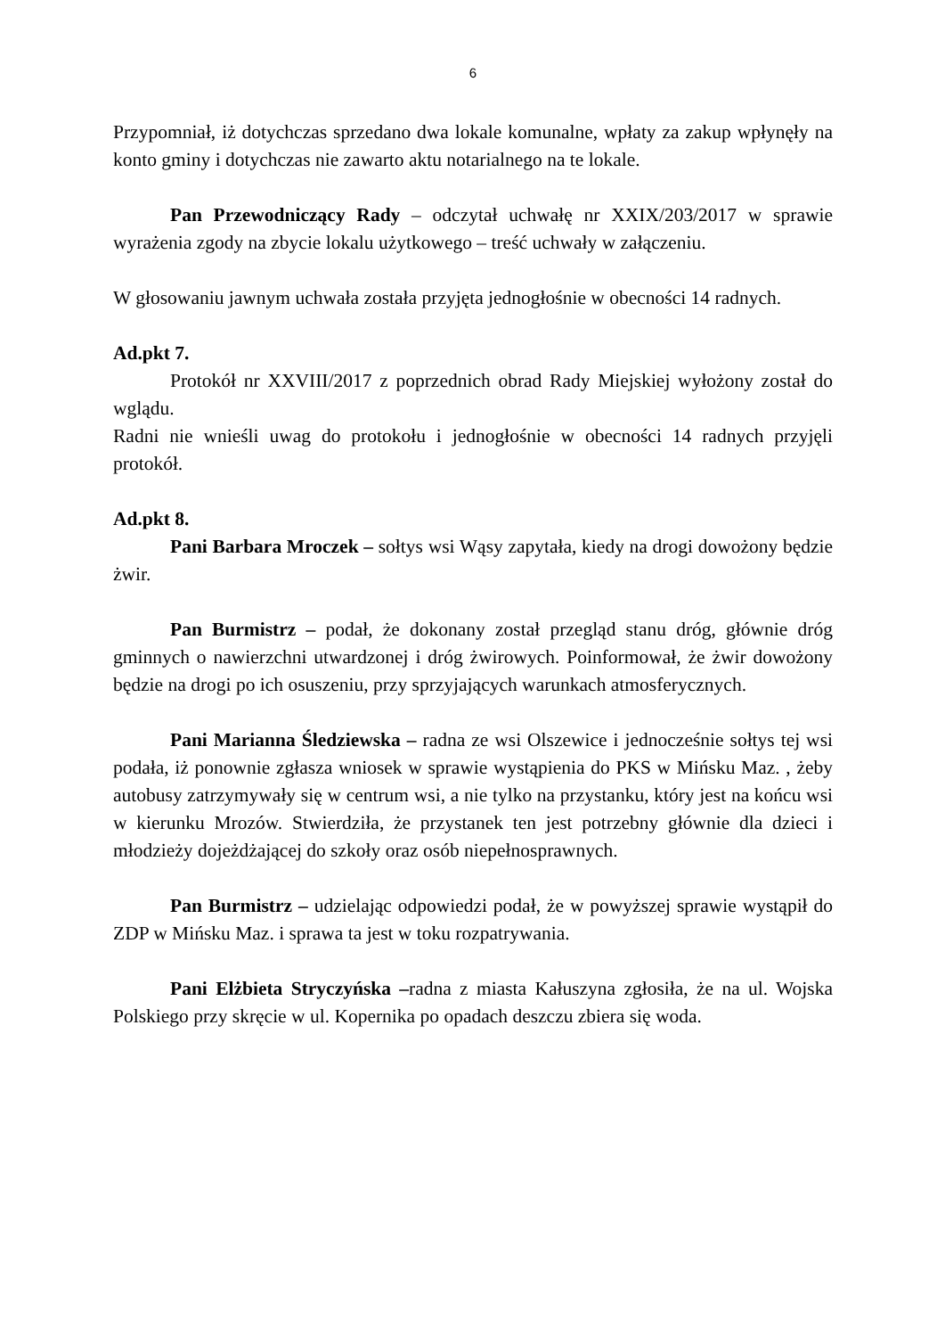6
Przypomniał, iż dotychczas sprzedano dwa lokale komunalne, wpłaty za zakup wpłynęły na konto gminy i dotychczas nie zawarto aktu notarialnego na te lokale.
Pan Przewodniczący Rady – odczytał uchwałę nr XXIX/203/2017 w sprawie wyrażenia zgody na zbycie lokalu użytkowego – treść uchwały w załączeniu.
W głosowaniu jawnym uchwała została przyjęta jednogłośnie w obecności 14 radnych.
Ad.pkt 7.
Protokół nr XXVIII/2017 z poprzednich obrad Rady Miejskiej wyłożony został do wglądu.
Radni nie wnieśli uwag do protokołu i jednogłośnie w obecności 14 radnych przyjęli protokół.
Ad.pkt 8.
Pani Barbara Mroczek – sołtys wsi Wąsy zapytała, kiedy na drogi dowożony będzie żwir.
Pan Burmistrz – podał, że dokonany został przegląd stanu dróg, głównie dróg gminnych o nawierzchni utwardzonej i dróg żwirowych. Poinformował, że żwir dowożony będzie na drogi po ich osuszeniu, przy sprzyjających warunkach atmosferycznych.
Pani Marianna Śledziewska – radna ze wsi Olszewice i jednocześnie sołtys tej wsi podała, iż ponownie zgłasza wniosek w sprawie wystąpienia do PKS w Mińsku Maz. , żeby autobusy zatrzymywały się w centrum wsi, a nie tylko na przystanku, który jest na końcu wsi w kierunku Mrozów. Stwierdziła, że przystanek ten jest potrzebny głównie dla dzieci i młodzieży dojeżdżającej do szkoły oraz osób niepełnosprawnych.
Pan Burmistrz – udzielając odpowiedzi podał, że w powyższej sprawie wystąpił do ZDP w Mińsku Maz. i sprawa ta jest w toku rozpatrywania.
Pani Elżbieta Stryczyńska –radna z miasta Kałuszyna zgłosiła, że na ul. Wojska Polskiego przy skręcie w ul. Kopernika po opadach deszczu zbiera się woda.